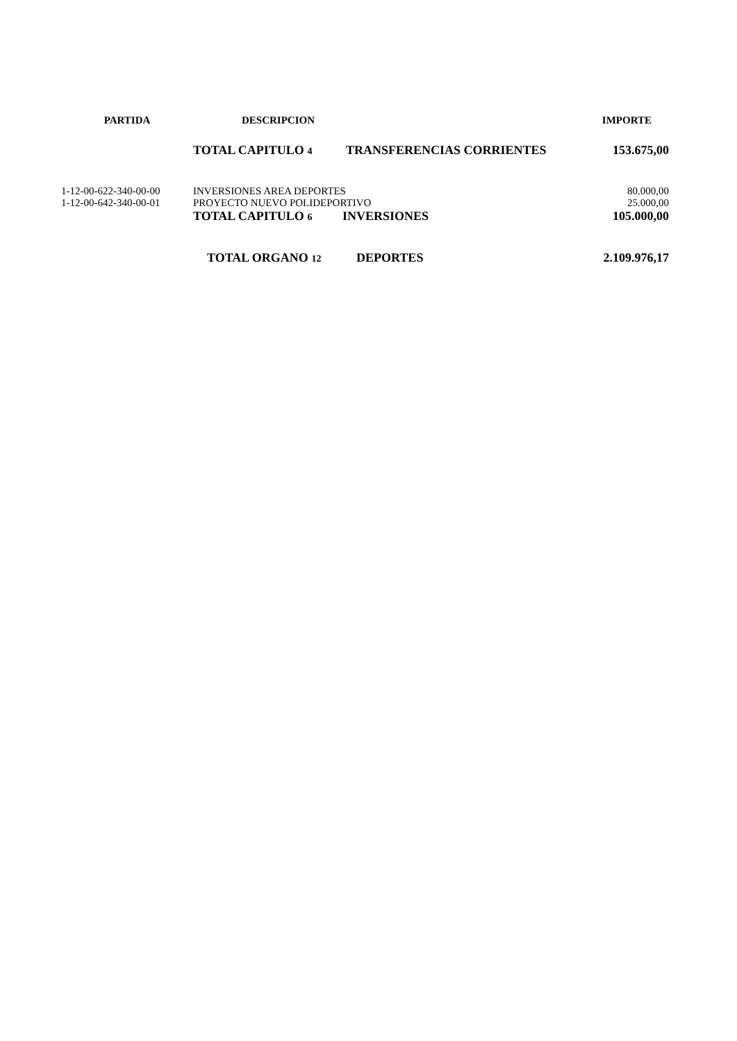| PARTIDA | DESCRIPCION | | IMPORTE |
| --- | --- | --- | --- |
| | TOTAL CAPITULO 4 | TRANSFERENCIAS CORRIENTES | 153.675,00 |
| 1-12-00-622-340-00-00 | INVERSIONES AREA DEPORTES | | 80.000,00 |
| 1-12-00-642-340-00-01 | PROYECTO NUEVO POLIDEPORTIVO | | 25.000,00 |
| | TOTAL CAPITULO 6 | INVERSIONES | 105.000,00 |
| | TOTAL ORGANO 12 | DEPORTES | 2.109.976,17 |